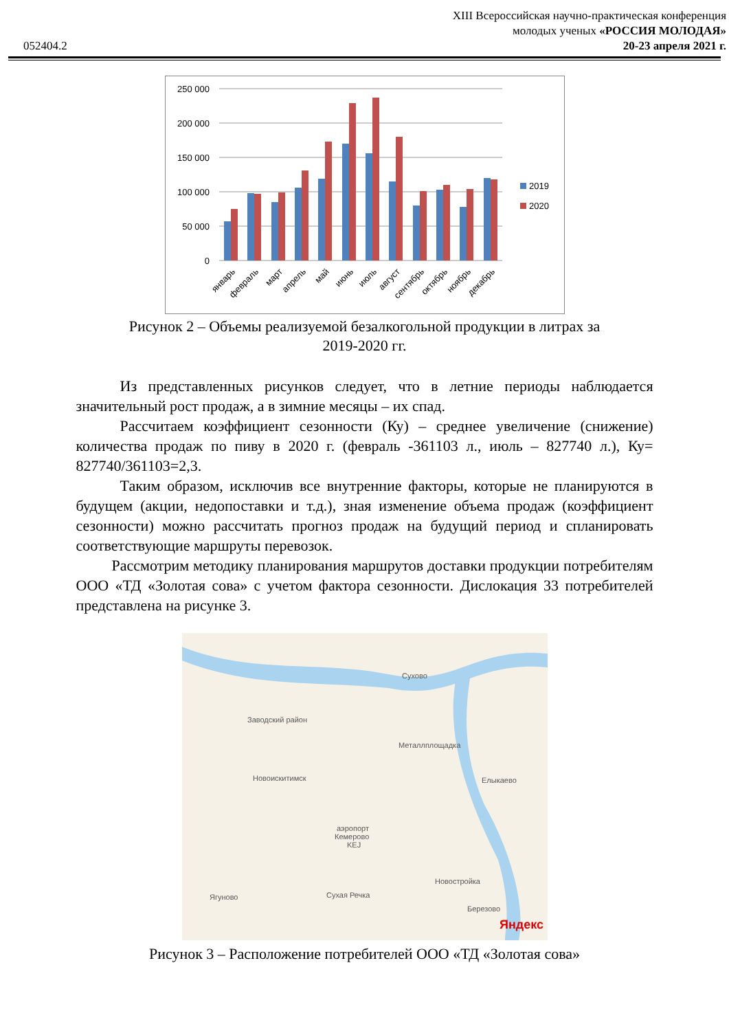XIII Всероссийская научно-практическая конференция
молодых ученых «РОССИЯ МОЛОДАЯ»
20-23 апреля 2021 г.
052404.2
250 000
200 000
150 000
100 000
50 000
0
2019
2020
январь
февраль
март
апрель
май
июнь
июль
август
сентябрь
октябрь
ноябрь
декабрь
Рисунок 2 – Объемы реализуемой безалкогольной продукции в литрах за
2019-2020 гг.
Из представленных рисунков следует, что в летние периоды наблюдается значительный рост продаж, а в зимние месяцы – их спад.
Рассчитаем коэффициент сезонности (Ку) – среднее увеличение (снижение) количества продаж по пиву в 2020 г. (февраль -361103 л., июль – 827740 л.), Ку= 827740/361103=2,3.
Таким образом, исключив все внутренние факторы, которые не планируются в будущем (акции, недопоставки и т.д.), зная изменение объема продаж (коэффициент сезонности) можно рассчитать прогноз продаж на будущий период и спланировать соответствующие маршруты перевозок.
Рассмотрим методику планирования маршрутов доставки продукции потребителям ООО «ТД «Золотая сова» с учетом фактора сезонности. Дислокация 33 потребителей представлена на рисунке 3.
Сухово
Металлплощадка
Елыкаево
аэропорт
Кемерово
KEJ
Новостройка
Сухая Речка
Ягуново
Березово
Новоискитимск
Заводский район
Яндекс
Рисунок 3 – Расположение потребителей ООО «ТД «Золотая сова»